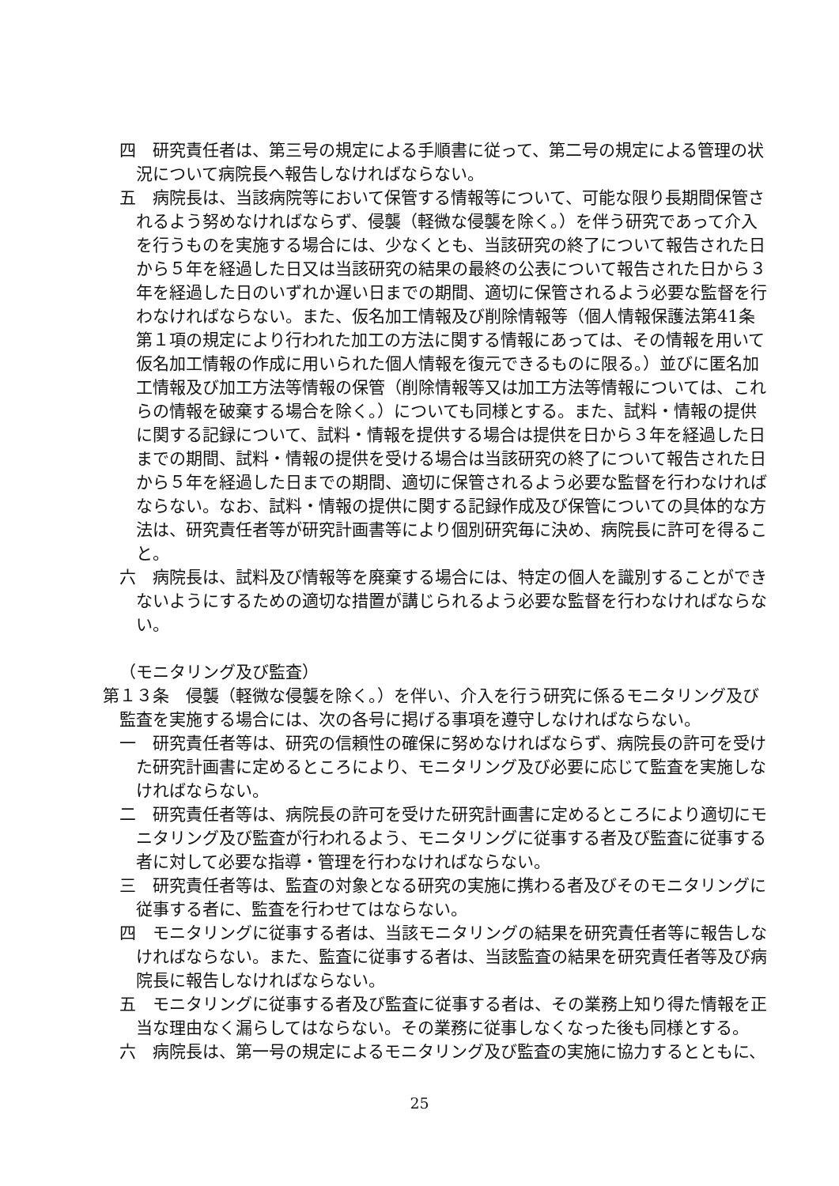四　研究責任者は、第三号の規定による手順書に従って、第二号の規定による管理の状況について病院長へ報告しなければならない。
五　病院長は、当該病院等において保管する情報等について、可能な限り長期間保管されるよう努めなければならず、侵襲（軽微な侵襲を除く。）を伴う研究であって介入を行うものを実施する場合には、少なくとも、当該研究の終了について報告された日から５年を経過した日又は当該研究の結果の最終の公表について報告された日から３年を経過した日のいずれか遅い日までの期間、適切に保管されるよう必要な監督を行わなければならない。また、仮名加工情報及び削除情報等（個人情報保護法第41条第１項の規定により行われた加工の方法に関する情報にあっては、その情報を用いて仮名加工情報の作成に用いられた個人情報を復元できるものに限る。）並びに匿名加工情報及び加工方法等情報の保管（削除情報等又は加工方法等情報については、これらの情報を破棄する場合を除く。）についても同様とする。また、試料・情報の提供に関する記録について、試料・情報を提供する場合は提供を日から３年を経過した日までの期間、試料・情報の提供を受ける場合は当該研究の終了について報告された日から５年を経過した日までの期間、適切に保管されるよう必要な監督を行わなければならない。なお、試料・情報の提供に関する記録作成及び保管についての具体的な方法は、研究責任者等が研究計画書等により個別研究毎に決め、病院長に許可を得ること。
六　病院長は、試料及び情報等を廃棄する場合には、特定の個人を識別することができないようにするための適切な措置が講じられるよう必要な監督を行わなければならない。
（モニタリング及び監査）
第１３条　侵襲（軽微な侵襲を除く。）を伴い、介入を行う研究に係るモニタリング及び監査を実施する場合には、次の各号に掲げる事項を遵守しなければならない。
一　研究責任者等は、研究の信頼性の確保に努めなければならず、病院長の許可を受けた研究計画書に定めるところにより、モニタリング及び必要に応じて監査を実施しなければならない。
二　研究責任者等は、病院長の許可を受けた研究計画書に定めるところにより適切にモニタリング及び監査が行われるよう、モニタリングに従事する者及び監査に従事する者に対して必要な指導・管理を行わなければならない。
三　研究責任者等は、監査の対象となる研究の実施に携わる者及びそのモニタリングに従事する者に、監査を行わせてはならない。
四　モニタリングに従事する者は、当該モニタリングの結果を研究責任者等に報告しなければならない。また、監査に従事する者は、当該監査の結果を研究責任者等及び病院長に報告しなければならない。
五　モニタリングに従事する者及び監査に従事する者は、その業務上知り得た情報を正当な理由なく漏らしてはならない。その業務に従事しなくなった後も同様とする。
六　病院長は、第一号の規定によるモニタリング及び監査の実施に協力するとともに、
25